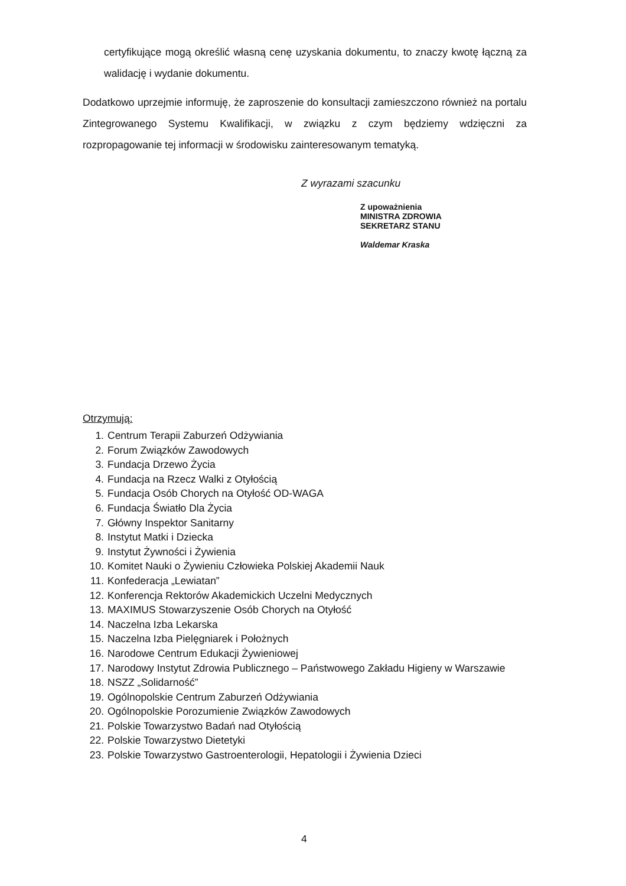certyfikujące mogą określić własną cenę uzyskania dokumentu, to znaczy kwotę łączną za walidację i wydanie dokumentu.
Dodatkowo uprzejmie informuję, że zaproszenie do konsultacji zamieszczono również na portalu Zintegrowanego Systemu Kwalifikacji, w związku z czym będziemy wdzięczni za rozpropagowanie tej informacji w środowisku zainteresowanym tematyką.
Z wyrazami szacunku
Z upoważnienia
MINISTRA ZDROWIA
SEKRETARZ STANU
Waldemar Kraska
Otrzymują:
1. Centrum Terapii Zaburzeń Odżywiania
2. Forum Związków Zawodowych
3. Fundacja Drzewo Życia
4. Fundacja na Rzecz Walki z Otyłością
5. Fundacja Osób Chorych na Otyłość OD-WAGA
6. Fundacja Światło Dla Życia
7. Główny Inspektor Sanitarny
8. Instytut Matki i Dziecka
9. Instytut Żywności i Żywienia
10. Komitet Nauki o Żywieniu Człowieka Polskiej Akademii Nauk
11. Konfederacja „Lewiatan”
12. Konferencja Rektorów Akademickich Uczelni Medycznych
13. MAXIMUS Stowarzyszenie Osób Chorych na Otyłość
14. Naczelna Izba Lekarska
15. Naczelna Izba Pielęgniarek i Położnych
16. Narodowe Centrum Edukacji Żywieniowej
17. Narodowy Instytut Zdrowia Publicznego – Państwowego Zakładu Higieny w Warszawie
18. NSZZ „Solidarność”
19. Ogólnopolskie Centrum Zaburzeń Odżywiania
20. Ogólnopolskie Porozumienie Związków Zawodowych
21. Polskie Towarzystwo Badań nad Otyłością
22. Polskie Towarzystwo Dietetyki
23. Polskie Towarzystwo Gastroenterologii, Hepatologii i Żywienia Dzieci
4